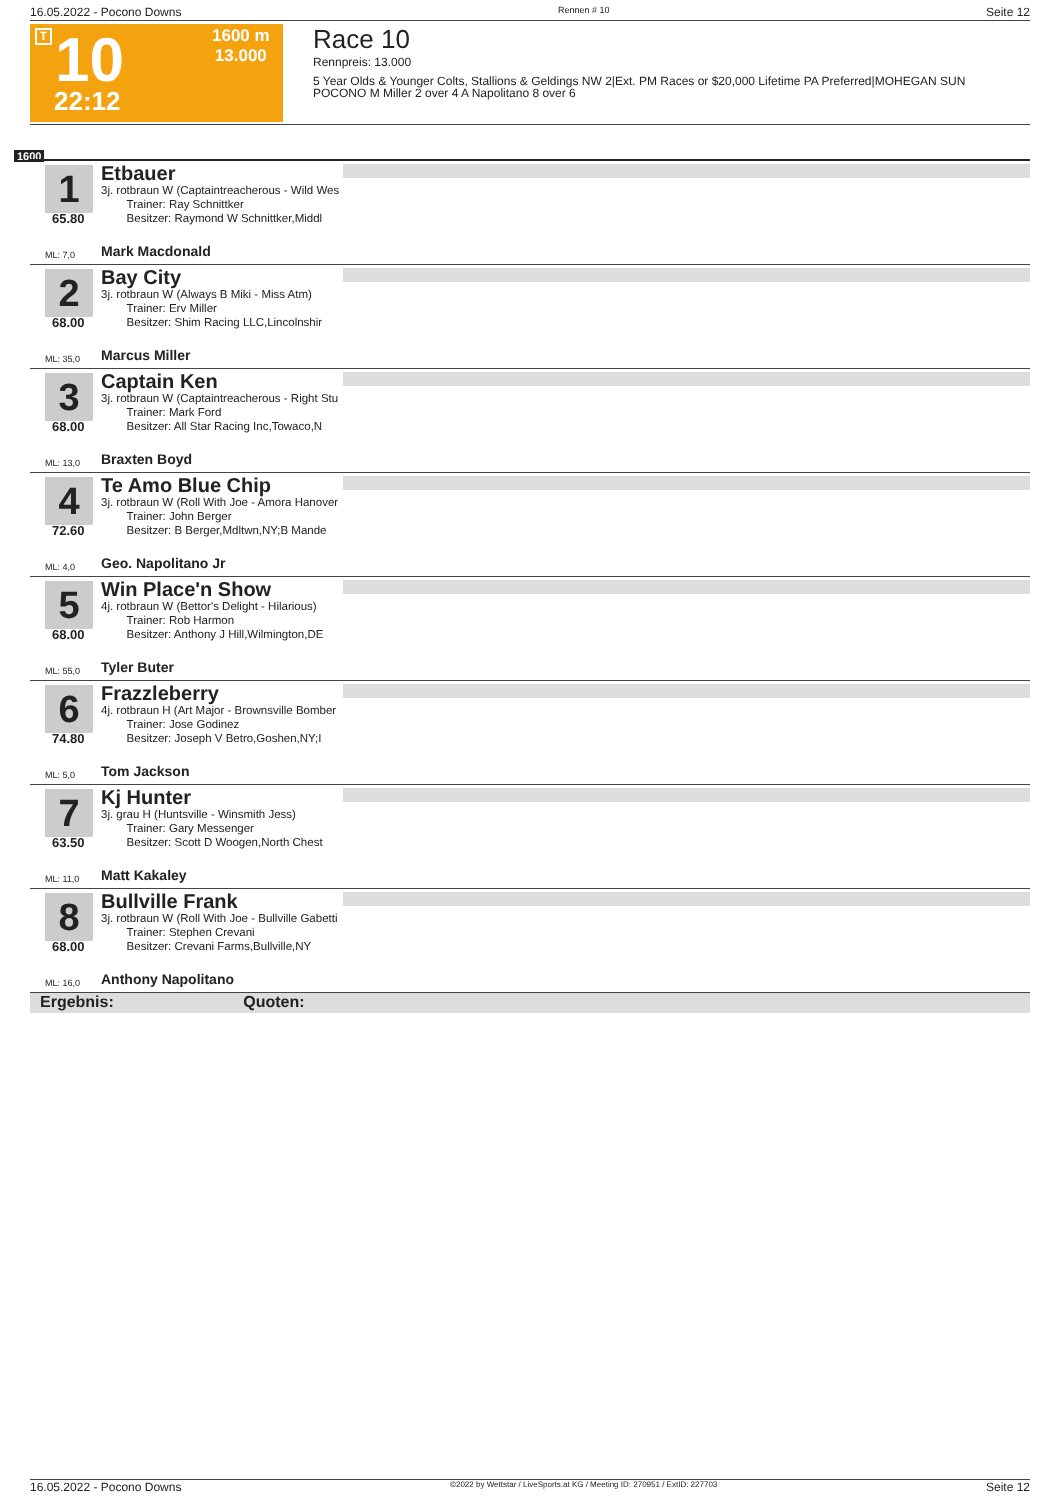16.05.2022 - Pocono Downs Rennen # 10 Seite 12
T 10
22:12
1600 m
13.000
Race 10
Rennpreis: 13.000
5 Year Olds & Younger Colts, Stallions & Geldings NW 2|Ext. PM Races or $20,000 Lifetime PA Preferred|MOHEGAN SUN POCONO M Miller 2 over 4 A Napolitano 8 over 6
1600
1
65.80
Etbauer
3j. rotbraun W (Captaintreacherous - Wild Wes
Trainer: Ray Schnittker
Besitzer: Raymond W Schnittker,Middl
ML: 7,0 Mark Macdonald
2
68.00
Bay City
3j. rotbraun W (Always B Miki - Miss Atm)
Trainer: Erv Miller
Besitzer: Shim Racing LLC,Lincolnshir
ML: 35,0 Marcus Miller
3
68.00
Captain Ken
3j. rotbraun W (Captaintreacherous - Right Stu
Trainer: Mark Ford
Besitzer: All Star Racing Inc,Towaco,N
ML: 13,0 Braxten Boyd
4
72.60
Te Amo Blue Chip
3j. rotbraun W (Roll With Joe - Amora Hanover
Trainer: John Berger
Besitzer: B Berger,Mdltwn,NY;B Mande
ML: 4,0 Geo. Napolitano Jr
5
68.00
Win Place'n Show
4j. rotbraun W (Bettor's Delight - Hilarious)
Trainer: Rob Harmon
Besitzer: Anthony J Hill,Wilmington,DE
ML: 55,0 Tyler Buter
6
74.80
Frazzleberry
4j. rotbraun H (Art Major - Brownsville Bomber
Trainer: Jose Godinez
Besitzer: Joseph V Betro,Goshen,NY;I
ML: 5,0 Tom Jackson
7
63.50
Kj Hunter
3j. grau H (Huntsville - Winsmith Jess)
Trainer: Gary Messenger
Besitzer: Scott D Woogen,North Chest
ML: 11,0 Matt Kakaley
8
68.00
Bullville Frank
3j. rotbraun W (Roll With Joe - Bullville Gabetti
Trainer: Stephen Crevani
Besitzer: Crevani Farms,Bullville,NY
ML: 16,0 Anthony Napolitano
Ergebnis: Quoten:
16.05.2022 - Pocono Downs ©2022 by Wettstar / LiveSports.at KG / Meeting ID: 270951 / ExtID: 227703 Seite 12